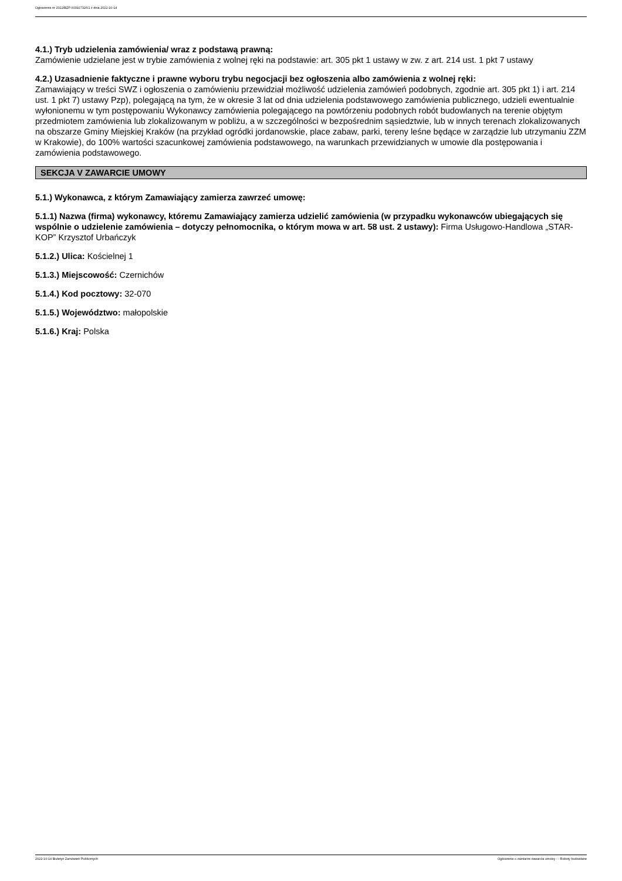Ogłoszenie nr 2022/BZP 00392732/01 z dnia 2022-10-14
4.1.) Tryb udzielenia zamówienia/ wraz z podstawą prawną:
Zamówienie udzielane jest w trybie zamówienia z wolnej ręki na podstawie: art. 305 pkt 1 ustawy w zw. z art. 214 ust. 1 pkt 7 ustawy
4.2.) Uzasadnienie faktyczne i prawne wyboru trybu negocjacji bez ogłoszenia albo zamówienia z wolnej ręki:
Zamawiający w treści SWZ i ogłoszenia o zamówieniu przewidział możliwość udzielenia zamówień podobnych, zgodnie art. 305 pkt 1) i art. 214 ust. 1 pkt 7) ustawy Pzp), polegającą na tym, że w okresie 3 lat od dnia udzielenia podstawowego zamówienia publicznego, udzieli ewentualnie wyłonionemu w tym postępowaniu Wykonawcy zamówienia polegającego na powtórzeniu podobnych robót budowlanych na terenie objętym przedmiotem zamówienia lub zlokalizowanym w pobliżu, a w szczególności w bezpośrednim sąsiedztwie, lub w innych terenach zlokalizowanych na obszarze Gminy Miejskiej Kraków (na przykład ogródki jordanowskie, place zabaw, parki, tereny leśne będące w zarządzie lub utrzymaniu ZZM w Krakowie), do 100% wartości szacunkowej zamówienia podstawowego, na warunkach przewidzianych w umowie dla postępowania i zamówienia podstawowego.
SEKCJA V ZAWARCIE UMOWY
5.1.) Wykonawca, z którym Zamawiający zamierza zawrzeć umowę:
5.1.1) Nazwa (firma) wykonawcy, któremu Zamawiający zamierza udzielić zamówienia (w przypadku wykonawców ubiegających się wspólnie o udzielenie zamówienia – dotyczy pełnomocnika, o którym mowa w art. 58 ust. 2 ustawy): Firma Usługowo-Handlowa „STAR-KOP” Krzysztof Urbańczyk
5.1.2.) Ulica: Kościelnej 1
5.1.3.) Miejscowość: Czernichów
5.1.4.) Kod pocztowy: 32-070
5.1.5.) Województwo: małopolskie
5.1.6.) Kraj: Polska
2022-10-14 Biuletyn Zamówień Publicznych Ogłoszenie o zamiarze zawarcia umowy - - Roboty budowlane